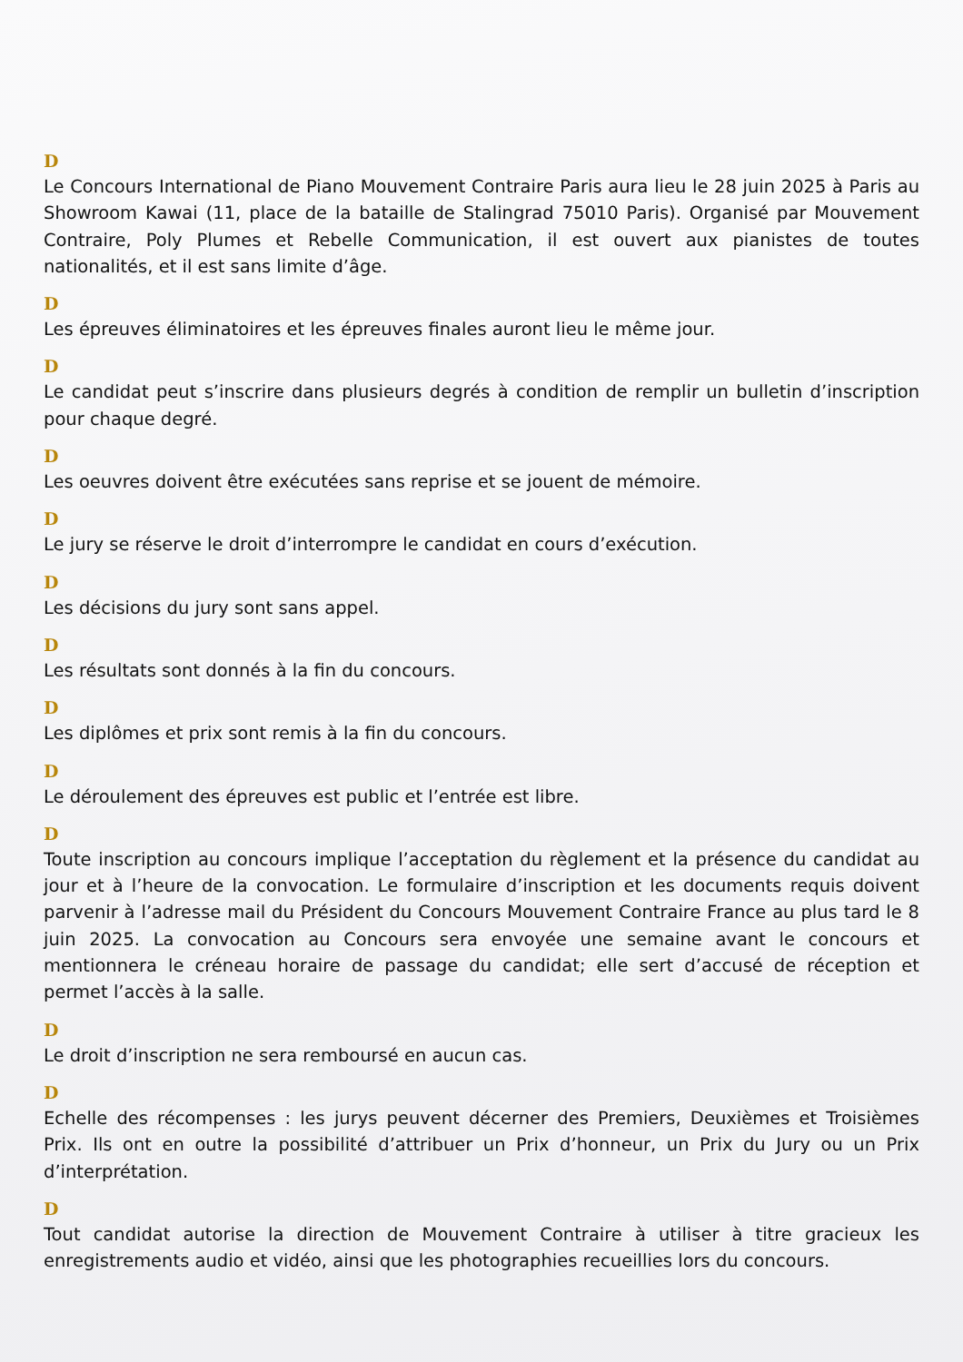D
Le Concours International de Piano Mouvement Contraire Paris aura lieu le 28 juin 2025 à Paris au Showroom Kawai (11, place de la bataille de Stalingrad 75010 Paris). Organisé par Mouvement Contraire, Poly Plumes et Rebelle Communication, il est ouvert aux pianistes de toutes nationalités, et il est sans limite d’âge.
D
Les épreuves éliminatoires et les épreuves finales auront lieu le même jour.
D
Le candidat peut s’inscrire dans plusieurs degrés à condition de remplir un bulletin d’inscription pour chaque degré.
D
Les oeuvres doivent être exécutées sans reprise et se jouent de mémoire.
D
Le jury se réserve le droit d’interrompre le candidat en cours d’exécution.
D
Les décisions du jury sont sans appel.
D
Les résultats sont donnés à la fin du concours.
D
Les diplômes et prix sont remis à la fin du concours.
D
Le déroulement des épreuves est public et l’entrée est libre.
D
Toute inscription au concours implique l’acceptation du règlement et la présence du candidat au jour et à l’heure de la convocation. Le formulaire d’inscription et les documents requis doivent parvenir à l’adresse mail du Président du Concours Mouvement Contraire France au plus tard le 8 juin 2025. La convocation au Concours sera envoyée une semaine avant le concours et mentionnera le créneau horaire de passage du candidat; elle sert d’accusé de réception et permet l’accès à la salle.
D
Le droit d’inscription ne sera remboursé en aucun cas.
D
Echelle des récompenses : les jurys peuvent décerner des Premiers, Deuxièmes et Troisièmes Prix. Ils ont en outre la possibilité d’attribuer un Prix d’honneur, un Prix du Jury ou un Prix d’interprétation.
D
Tout candidat autorise la direction de Mouvement Contraire à utiliser à titre gracieux les enregistrements audio et vidéo, ainsi que les photographies recueillies lors du concours.